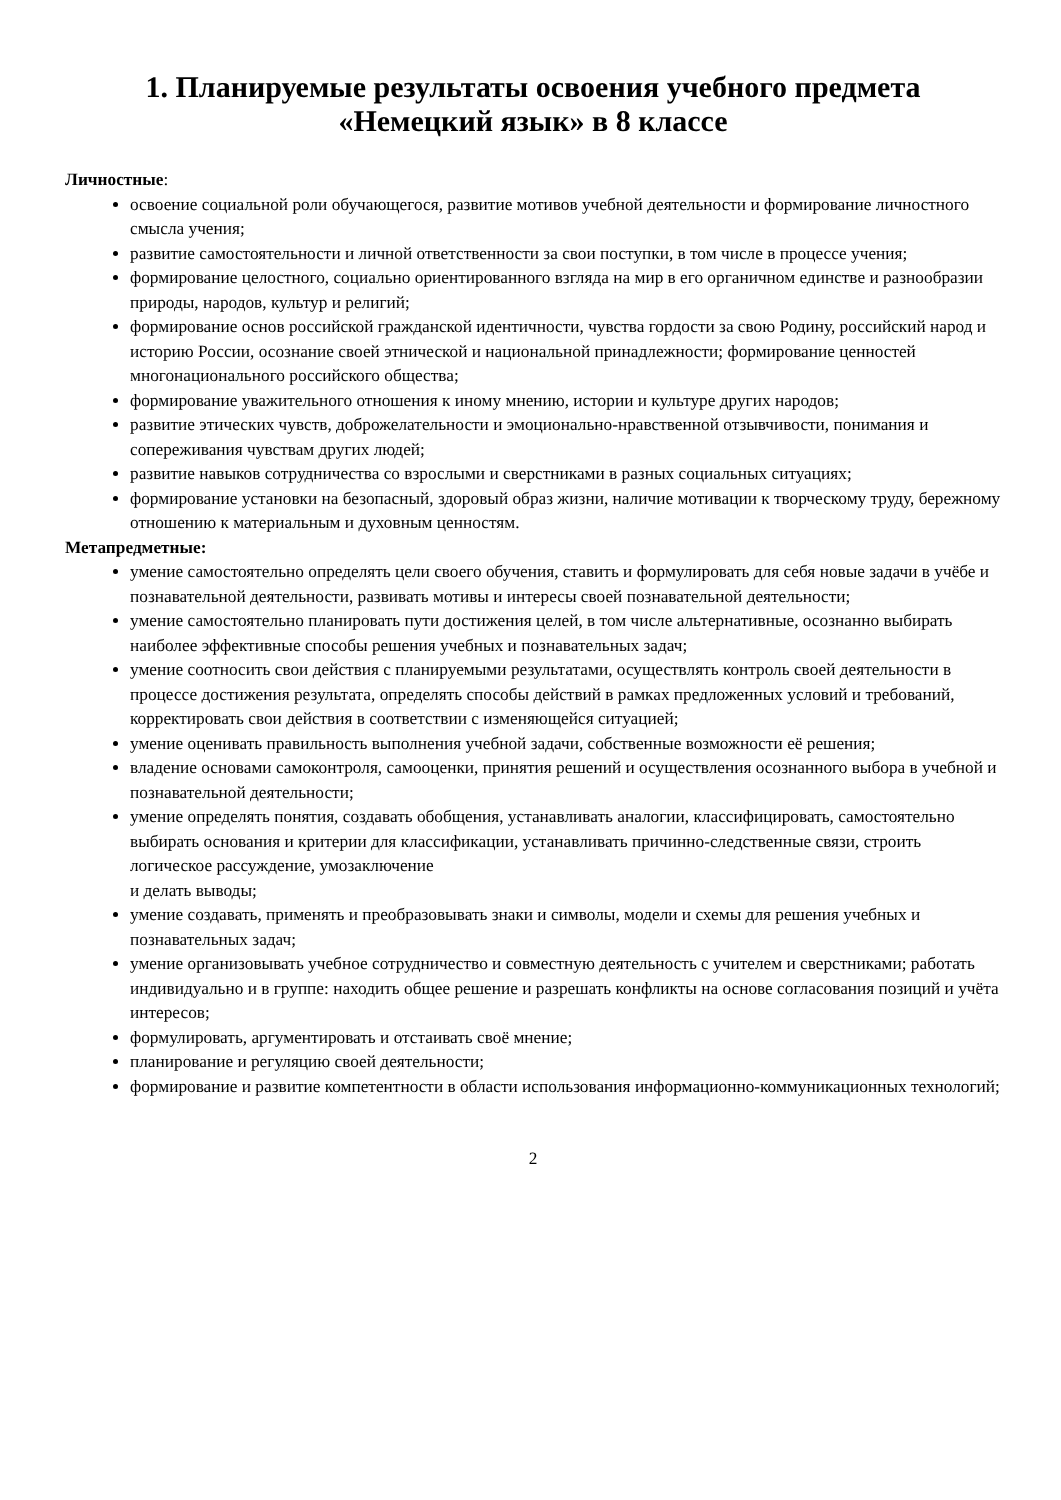1. Планируемые результаты освоения учебного предмета
«Немецкий язык» в 8 классе
Личностные:
освоение социальной роли обучающегося, развитие мотивов учебной деятельности и формирование личностного смысла учения;
развитие самостоятельности и личной ответственности за свои поступки, в том числе в процессе учения;
формирование целостного, социально ориентированного взгляда на мир в его органичном единстве и разнообразии природы, народов, культур и религий;
формирование основ российской гражданской идентичности, чувства гордости за свою Родину, российский народ и историю России, осознание своей этнической и национальной принадлежности; формирование ценностей многонационального российского общества;
формирование уважительного отношения к иному мнению, истории и культуре других народов;
развитие этических чувств, доброжелательности и эмоционально-нравственной отзывчивости, понимания и сопереживания чувствам других людей;
развитие навыков сотрудничества со взрослыми и сверстниками в разных социальных ситуациях;
формирование установки на безопасный, здоровый образ жизни, наличие мотивации к творческому труду, бережному отношению к материальным и духовным ценностям.
Метапредметные:
умение самостоятельно определять цели своего обучения, ставить и формулировать для себя новые задачи в учёбе и познавательной деятельности, развивать мотивы и интересы своей познавательной деятельности;
умение самостоятельно планировать пути достижения целей, в том числе альтернативные, осознанно выбирать наиболее эффективные способы решения учебных и познавательных задач;
умение соотносить свои действия с планируемыми результатами, осуществлять контроль своей деятельности в процессе достижения результата, определять способы действий в рамках предложенных условий и требований, корректировать свои действия в соответствии с изменяющейся ситуацией;
умение оценивать правильность выполнения учебной задачи, собственные возможности её решения;
владение основами самоконтроля, самооценки, принятия решений и осуществления осознанного выбора в учебной и познавательной деятельности;
умение определять понятия, создавать обобщения, устанавливать аналогии, классифицировать, самостоятельно выбирать основания и критерии для классификации, устанавливать причинно-следственные связи, строить логическое рассуждение, умозаключение
и делать выводы;
умение создавать, применять и преобразовывать знаки и символы, модели и схемы для решения учебных и познавательных задач;
умение организовывать учебное сотрудничество и совместную деятельность с учителем и сверстниками; работать индивидуально и в группе: находить общее решение и разрешать конфликты на основе согласования позиций и учёта интересов;
формулировать, аргументировать и отстаивать своё мнение;
планирование и регуляцию своей деятельности;
формирование и развитие компетентности в области использования информационно-коммуникационных технологий;
2